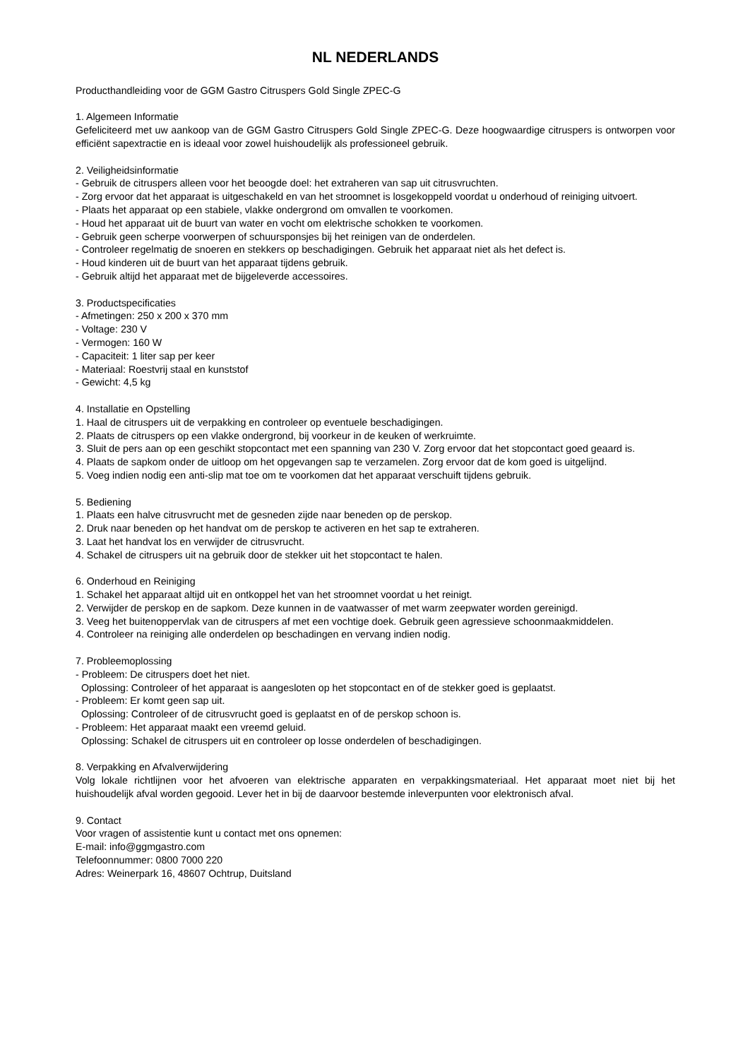NL NEDERLANDS
Producthandleiding voor de GGM Gastro Citruspers Gold Single ZPEC-G
1. Algemeen Informatie
Gefeliciteerd met uw aankoop van de GGM Gastro Citruspers Gold Single ZPEC-G. Deze hoogwaardige citruspers is ontworpen voor efficiënt sapextractie en is ideaal voor zowel huishoudelijk als professioneel gebruik.
2. Veiligheidsinformatie
- Gebruik de citruspers alleen voor het beoogde doel: het extraheren van sap uit citrusvruchten.
- Zorg ervoor dat het apparaat is uitgeschakeld en van het stroomnet is losgekoppeld voordat u onderhoud of reiniging uitvoert.
- Plaats het apparaat op een stabiele, vlakke ondergrond om omvallen te voorkomen.
- Houd het apparaat uit de buurt van water en vocht om elektrische schokken te voorkomen.
- Gebruik geen scherpe voorwerpen of schuursponsjes bij het reinigen van de onderdelen.
- Controleer regelmatig de snoeren en stekkers op beschadigingen. Gebruik het apparaat niet als het defect is.
- Houd kinderen uit de buurt van het apparaat tijdens gebruik.
- Gebruik altijd het apparaat met de bijgeleverde accessoires.
3. Productspecificaties
- Afmetingen: 250 x 200 x 370 mm
- Voltage: 230 V
- Vermogen: 160 W
- Capaciteit: 1 liter sap per keer
- Materiaal: Roestvrij staal en kunststof
- Gewicht: 4,5 kg
4. Installatie en Opstelling
1. Haal de citruspers uit de verpakking en controleer op eventuele beschadigingen.
2. Plaats de citruspers op een vlakke ondergrond, bij voorkeur in de keuken of werkruimte.
3. Sluit de pers aan op een geschikt stopcontact met een spanning van 230 V. Zorg ervoor dat het stopcontact goed geaard is.
4. Plaats de sapkom onder de uitloop om het opgevangen sap te verzamelen. Zorg ervoor dat de kom goed is uitgelijnd.
5. Voeg indien nodig een anti-slip mat toe om te voorkomen dat het apparaat verschuift tijdens gebruik.
5. Bediening
1. Plaats een halve citrusvrucht met de gesneden zijde naar beneden op de perskop.
2. Druk naar beneden op het handvat om de perskop te activeren en het sap te extraheren.
3. Laat het handvat los en verwijder de citrusvrucht.
4. Schakel de citruspers uit na gebruik door de stekker uit het stopcontact te halen.
6. Onderhoud en Reiniging
1. Schakel het apparaat altijd uit en ontkoppel het van het stroomnet voordat u het reinigt.
2. Verwijder de perskop en de sapkom. Deze kunnen in de vaatwasser of met warm zeepwater worden gereinigd.
3. Veeg het buitenoppervlak van de citruspers af met een vochtige doek. Gebruik geen agressieve schoonmaakmiddelen.
4. Controleer na reiniging alle onderdelen op beschadingen en vervang indien nodig.
7. Probleemoplossing
- Probleem: De citruspers doet het niet.
Oplossing: Controleer of het apparaat is aangesloten op het stopcontact en of de stekker goed is geplaatst.
- Probleem: Er komt geen sap uit.
Oplossing: Controleer of de citrusvrucht goed is geplaatst en of de perskop schoon is.
- Probleem: Het apparaat maakt een vreemd geluid.
Oplossing: Schakel de citruspers uit en controleer op losse onderdelen of beschadigingen.
8. Verpakking en Afvalverwijdering
Volg lokale richtlijnen voor het afvoeren van elektrische apparaten en verpakkingsmateriaal. Het apparaat moet niet bij het huishoudelijk afval worden gegooid. Lever het in bij de daarvoor bestemde inleverpunten voor elektronisch afval.
9. Contact
Voor vragen of assistentie kunt u contact met ons opnemen:
E-mail: info@ggmgastro.com
Telefoonnummer: 0800 7000 220
Adres: Weinerpark 16, 48607 Ochtrup, Duitsland